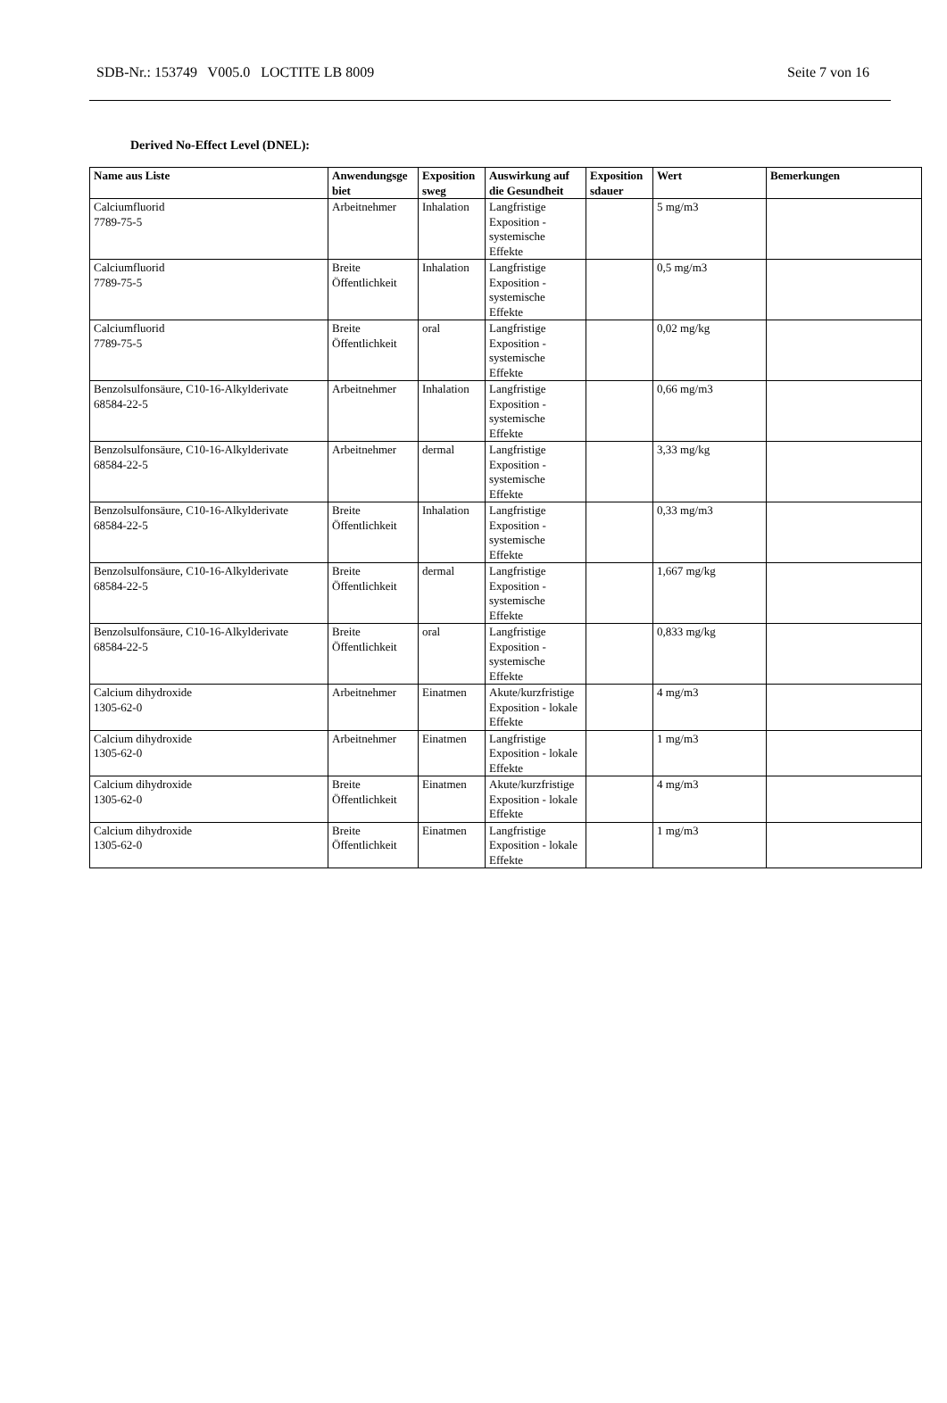SDB-Nr.: 153749 V005.0 LOCTITE LB 8009 Seite 7 von 16
Derived No-Effect Level (DNEL):
| Name aus Liste | Anwendungsge biet | Exposition sweg | Auswirkung auf die Gesundheit | Exposition sdauer | Wert | Bemerkungen |
| --- | --- | --- | --- | --- | --- | --- |
| Calciumfluorid 7789-75-5 | Arbeitnehmer | Inhalation | Langfristige Exposition - systemische Effekte | | 5 mg/m3 | |
| Calciumfluorid 7789-75-5 | Breite Öffentlichkeit | Inhalation | Langfristige Exposition - systemische Effekte | | 0,5 mg/m3 | |
| Calciumfluorid 7789-75-5 | Breite Öffentlichkeit | oral | Langfristige Exposition - systemische Effekte | | 0,02 mg/kg | |
| Benzolsulfonsäure, C10-16-Alkylderivate 68584-22-5 | Arbeitnehmer | Inhalation | Langfristige Exposition - systemische Effekte | | 0,66 mg/m3 | |
| Benzolsulfonsäure, C10-16-Alkylderivate 68584-22-5 | Arbeitnehmer | dermal | Langfristige Exposition - systemische Effekte | | 3,33 mg/kg | |
| Benzolsulfonsäure, C10-16-Alkylderivate 68584-22-5 | Breite Öffentlichkeit | Inhalation | Langfristige Exposition - systemische Effekte | | 0,33 mg/m3 | |
| Benzolsulfonsäure, C10-16-Alkylderivate 68584-22-5 | Breite Öffentlichkeit | dermal | Langfristige Exposition - systemische Effekte | | 1,667 mg/kg | |
| Benzolsulfonsäure, C10-16-Alkylderivate 68584-22-5 | Breite Öffentlichkeit | oral | Langfristige Exposition - systemische Effekte | | 0,833 mg/kg | |
| Calcium dihydroxide 1305-62-0 | Arbeitnehmer | Einatmen | Akute/kurzfristige Exposition - lokale Effekte | | 4 mg/m3 | |
| Calcium dihydroxide 1305-62-0 | Arbeitnehmer | Einatmen | Langfristige Exposition - lokale Effekte | | 1 mg/m3 | |
| Calcium dihydroxide 1305-62-0 | Breite Öffentlichkeit | Einatmen | Akute/kurzfristige Exposition - lokale Effekte | | 4 mg/m3 | |
| Calcium dihydroxide 1305-62-0 | Breite Öffentlichkeit | Einatmen | Langfristige Exposition - lokale Effekte | | 1 mg/m3 | |